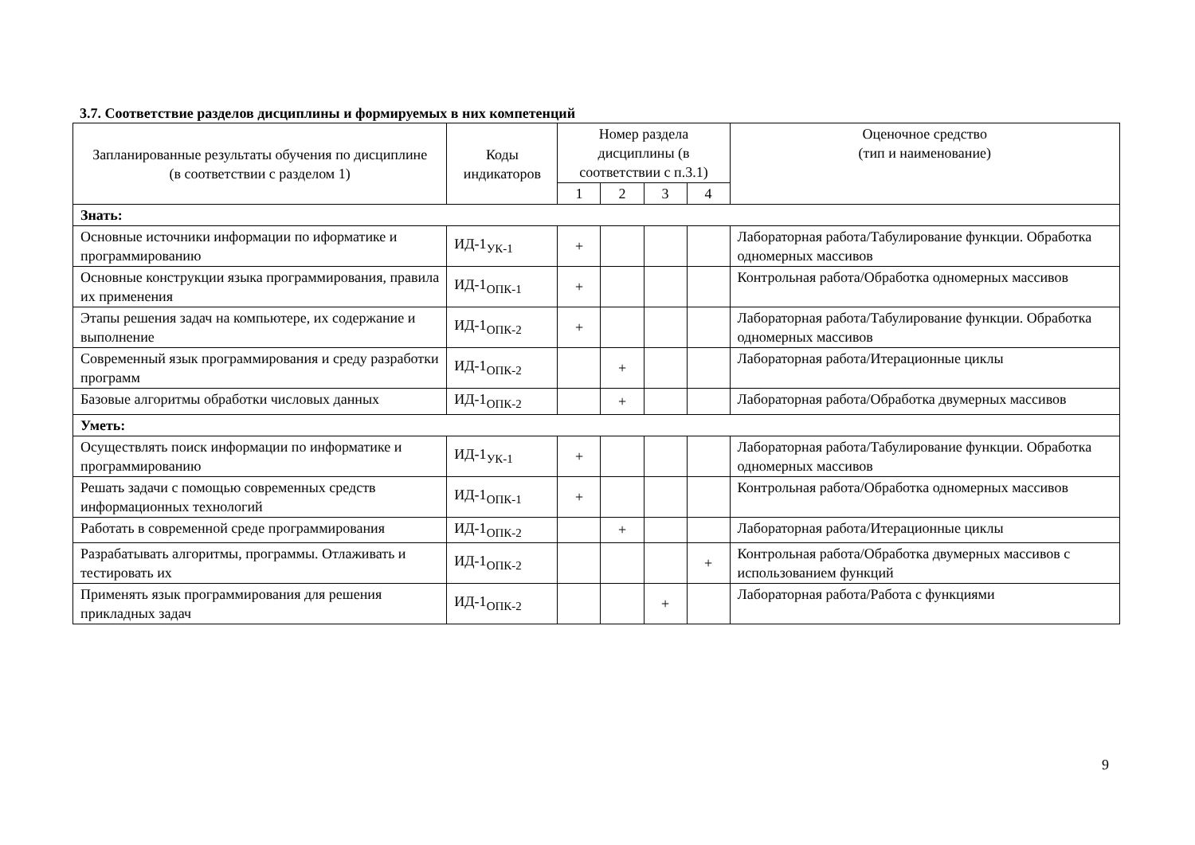3.7. Соответствие разделов дисциплины и формируемых в них компетенций
| Запланированные результаты обучения по дисциплине (в соответствии с разделом 1) | Коды индикаторов | Номер раздела дисциплины (в соответствии с п.3.1) | | | | Оценочное средство (тип и наименование) |
| --- | --- | --- | --- | --- | --- | --- |
| | | 1 | 2 | 3 | 4 | |
| Знать: | | | | | | |
| Основные источники информации по иформатике и программированию | ИД-1<sub>УК-1</sub> | + | | | | Лабораторная работа/Табулирование функции. Обработка одномерных массивов |
| Основные конструкции языка программирования, правила их применения | ИД-1<sub>ОПК-1</sub> | + | | | | Контрольная работа/Обработка одномерных массивов |
| Этапы решения задач на компьютере, их содержание и выполнение | ИД-1<sub>ОПК-2</sub> | + | | | | Лабораторная работа/Табулирование функции. Обработка одномерных массивов |
| Современный язык программирования и среду разработки программ | ИД-1<sub>ОПК-2</sub> | | + | | | Лабораторная работа/Итерационные циклы |
| Базовые алгоритмы обработки числовых данных | ИД-1<sub>ОПК-2</sub> | | + | | | Лабораторная работа/Обработка двумерных массивов |
| Уметь: | | | | | | |
| Осуществлять поиск информации по информатике и программированию | ИД-1<sub>УК-1</sub> | + | | | | Лабораторная работа/Табулирование функции. Обработка одномерных массивов |
| Решать задачи с помощью современных средств информационных технологий | ИД-1<sub>ОПК-1</sub> | + | | | | Контрольная работа/Обработка одномерных массивов |
| Работать в современной среде программирования | ИД-1<sub>ОПК-2</sub> | | + | | | Лабораторная работа/Итерационные циклы |
| Разрабатывать алгоритмы, программы. Отлаживать и тестировать их | ИД-1<sub>ОПК-2</sub> | | | | + | Контрольная работа/Обработка двумерных массивов с использованием функций |
| Применять язык программирования для решения прикладных задач | ИД-1<sub>ОПК-2</sub> | | | + | | Лабораторная работа/Работа с функциями |
9